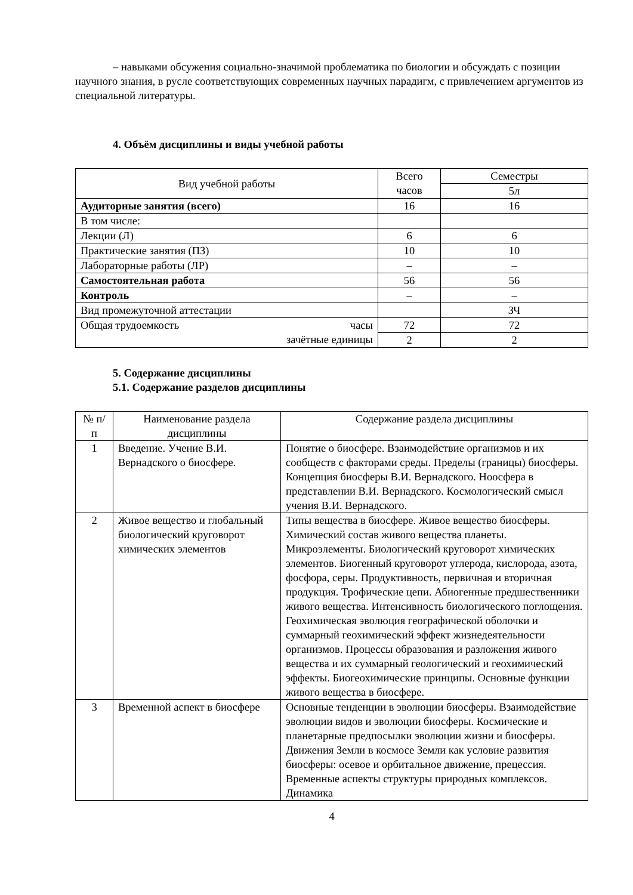– навыками обсужения социально-значимой проблематика по биологии и обсуждать с позиции научного знания, в русле соответствующих современных научных парадигм, с привлечением аргументов из специальной литературы.
4. Объём дисциплины и виды учебной работы
| Вид учебной работы | Всего часов | Семестры |
| --- | --- | --- |
| | | 5л |
| Аудиторные занятия (всего) | 16 | 16 |
| В том числе: | | |
| Лекции (Л) | 6 | 6 |
| Практические занятия (ПЗ) | 10 | 10 |
| Лабораторные работы (ЛР) | – | – |
| Самостоятельная работа | 56 | 56 |
| Контроль | – | – |
| Вид промежуточной аттестации | | ЗЧ |
| Общая трудоемкость часы зачётные единицы | 72 | 72 |
| | 2 | 2 |
5. Содержание дисциплины
5.1. Содержание разделов дисциплины
| № п/п | Наименование раздела дисциплины | Содержание раздела дисциплины |
| --- | --- | --- |
| 1 | Введение. Учение В.И. Вернадского о биосфере. | Понятие о биосфере. Взаимодействие организмов и их сообществ с факторами среды. Пределы (границы) биосферы. Концепция биосферы В.И. Вернадского. Ноосфера в представлении В.И. Вернадского. Космологический смысл учения В.И. Вернадского. |
| 2 | Живое вещество и глобальный биологический круговорот химических элементов | Типы вещества в биосфере. Живое вещество биосферы. Химический состав живого вещества планеты. Микроэлементы. Биологический круговорот химических элементов. Биогенный круговорот углерода, кислорода, азота, фосфора, серы. Продуктивность, первичная и вторичная продукция. Трофические цепи. Абиогенные предшественники живого вещества. Интенсивность биологического поглощения. Геохимическая эволюция географической оболочки и суммарный геохимический эффект жизнедеятельности организмов. Процессы образования и разложения живого вещества и их суммарный геологический и геохимический эффекты. Биогеохимические принципы. Основные функции живого вещества в биосфере. |
| 3 | Временной аспект в биосфере | Основные тенденции в эволюции биосферы. Взаимодействие эволюции видов и эволюции биосферы. Космические и планетарные предпосылки эволюции жизни и биосферы. Движения Земли в космосе Земли как условие развития биосферы: осевое и орбитальное движение, прецессия. Временные аспекты структуры природных комплексов. Динамика |
4